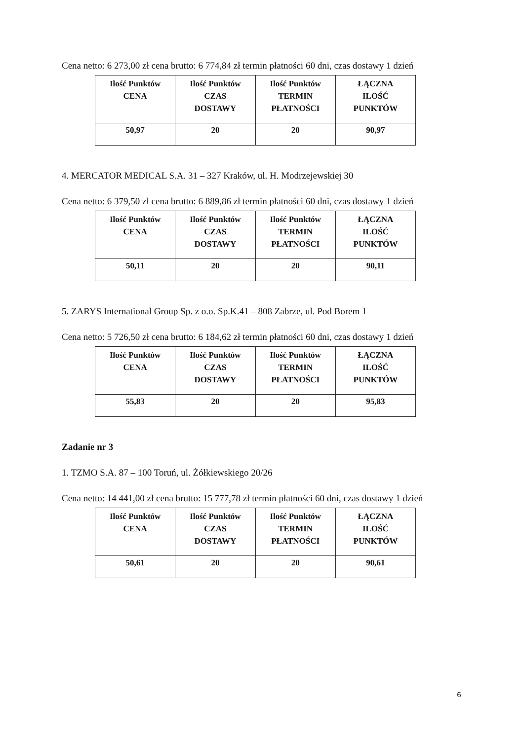Cena netto: 6 273,00 zł cena brutto: 6 774,84 zł termin płatności 60 dni, czas dostawy 1 dzień
| Ilość Punktów CENA | Ilość Punktów CZAS DOSTAWY | Ilość Punktów TERMIN PŁATNOŚCI | ŁĄCZNA ILOŚĆ PUNKTÓW |
| --- | --- | --- | --- |
| 50,97 | 20 | 20 | 90,97 |
4. MERCATOR MEDICAL S.A. 31 – 327 Kraków, ul. H. Modrzejewskiej 30
Cena netto: 6 379,50 zł cena brutto: 6 889,86 zł termin płatności 60 dni, czas dostawy 1 dzień
| Ilość Punktów CENA | Ilość Punktów CZAS DOSTAWY | Ilość Punktów TERMIN PŁATNOŚCI | ŁĄCZNA ILOŚĆ PUNKTÓW |
| --- | --- | --- | --- |
| 50,11 | 20 | 20 | 90,11 |
5. ZARYS International Group Sp. z o.o. Sp.K.41 – 808 Zabrze, ul. Pod Borem 1
Cena netto: 5 726,50 zł cena brutto: 6 184,62 zł termin płatności 60 dni, czas dostawy 1 dzień
| Ilość Punktów CENA | Ilość Punktów CZAS DOSTAWY | Ilość Punktów TERMIN PŁATNOŚCI | ŁĄCZNA ILOŚĆ PUNKTÓW |
| --- | --- | --- | --- |
| 55,83 | 20 | 20 | 95,83 |
Zadanie nr 3
1. TZMO S.A. 87 – 100 Toruń, ul. Żółkiewskiego 20/26
Cena netto: 14 441,00 zł cena brutto: 15 777,78 zł termin płatności 60 dni, czas dostawy 1 dzień
| Ilość Punktów CENA | Ilość Punktów CZAS DOSTAWY | Ilość Punktów TERMIN PŁATNOŚCI | ŁĄCZNA ILOŚĆ PUNKTÓW |
| --- | --- | --- | --- |
| 50,61 | 20 | 20 | 90,61 |
6